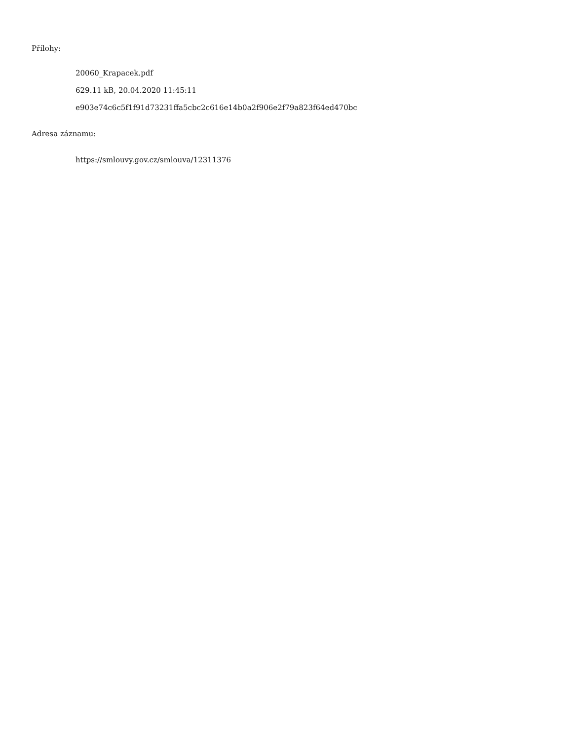Přílohy:
20060_Krapacek.pdf
629.11 kB, 20.04.2020 11:45:11
e903e74c6c5f1f91d73231ffa5cbc2c616e14b0a2f906e2f79a823f64ed470bc
Adresa záznamu:
https://smlouvy.gov.cz/smlouva/12311376